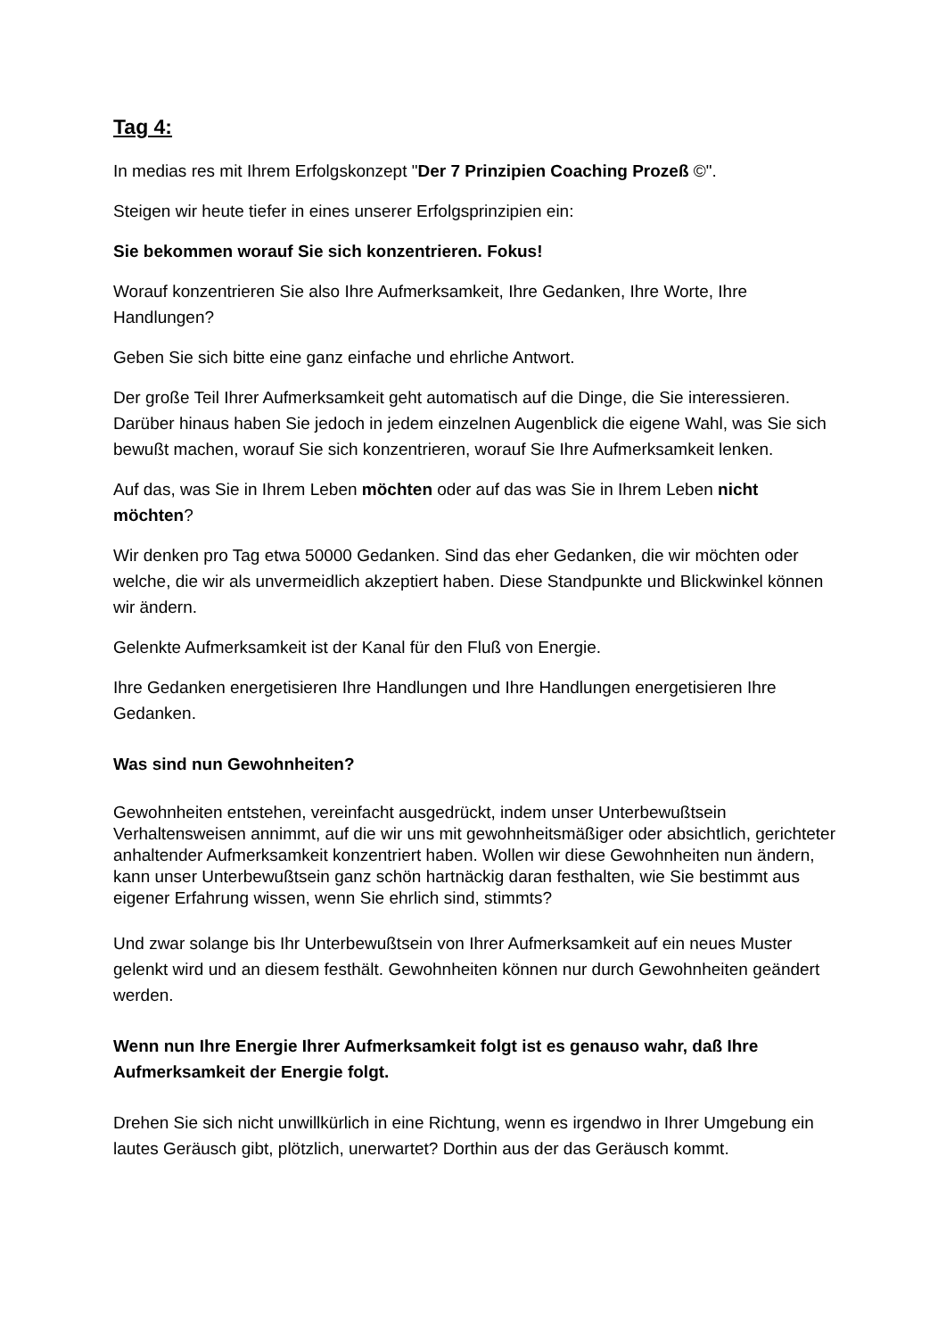Tag 4:
In medias res mit Ihrem Erfolgskonzept "Der 7 Prinzipien Coaching Prozeß ©".
Steigen wir heute tiefer in eines unserer Erfolgsprinzipien ein:
Sie bekommen worauf Sie sich konzentrieren. Fokus!
Worauf konzentrieren Sie also Ihre Aufmerksamkeit, Ihre Gedanken, Ihre Worte, Ihre Handlungen?
Geben Sie sich bitte eine ganz einfache und ehrliche Antwort.
Der große Teil Ihrer Aufmerksamkeit geht automatisch auf die Dinge, die Sie interessieren. Darüber hinaus haben Sie jedoch in jedem einzelnen Augenblick die eigene Wahl, was Sie sich bewußt machen, worauf Sie sich konzentrieren, worauf Sie Ihre Aufmerksamkeit lenken.
Auf das, was Sie in Ihrem Leben möchten oder auf das was Sie in Ihrem Leben nicht möchten?
Wir denken pro Tag etwa 50000 Gedanken. Sind das eher Gedanken, die wir möchten oder welche, die wir als unvermeidlich akzeptiert haben. Diese Standpunkte und Blickwinkel können wir ändern.
Gelenkte Aufmerksamkeit ist der Kanal für den Fluß von Energie.
Ihre Gedanken energetisieren Ihre Handlungen und Ihre Handlungen energetisieren Ihre Gedanken.
Was sind nun Gewohnheiten?
Gewohnheiten entstehen, vereinfacht ausgedrückt, indem unser Unterbewußtsein Verhaltensweisen annimmt, auf die wir uns mit gewohnheitsmäßiger oder absichtlich, gerichteter anhaltender Aufmerksamkeit konzentriert haben. Wollen wir diese Gewohnheiten nun ändern, kann unser Unterbewußtsein ganz schön hartnäckig daran festhalten, wie Sie bestimmt aus eigener Erfahrung wissen, wenn Sie ehrlich sind, stimmts?
Und zwar solange bis Ihr Unterbewußtsein von Ihrer Aufmerksamkeit auf ein neues Muster gelenkt wird und an diesem festhält. Gewohnheiten können nur durch Gewohnheiten geändert werden.
Wenn nun Ihre Energie Ihrer Aufmerksamkeit folgt ist es genauso wahr, daß Ihre Aufmerksamkeit der Energie folgt.
Drehen Sie sich nicht unwillkürlich in eine Richtung, wenn es irgendwo in Ihrer Umgebung ein lautes Geräusch gibt, plötzlich, unerwartet? Dorthin aus der das Geräusch kommt.